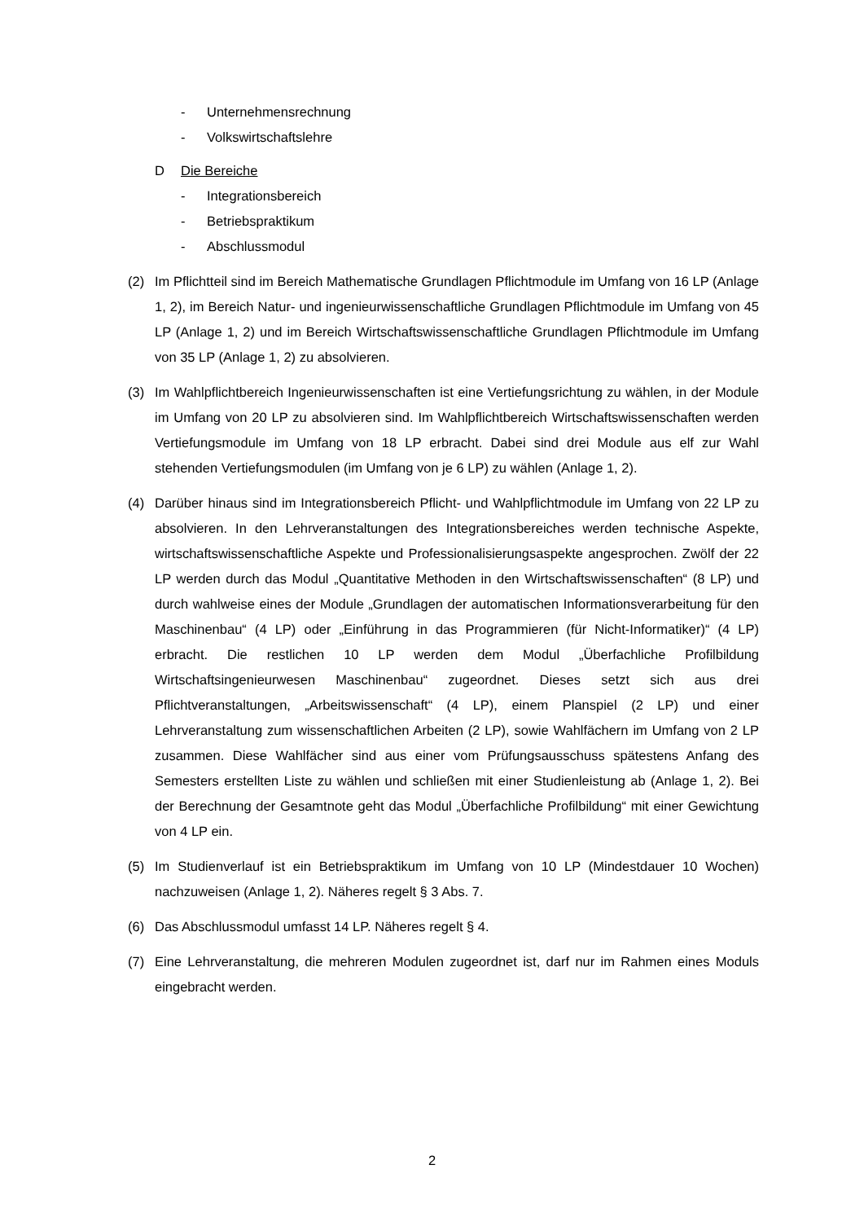- Unternehmensrechnung
- Volkswirtschaftslehre
D Die Bereiche
- Integrationsbereich
- Betriebspraktikum
- Abschlussmodul
(2) Im Pflichtteil sind im Bereich Mathematische Grundlagen Pflichtmodule im Umfang von 16 LP (Anlage 1, 2), im Bereich Natur- und ingenieurwissenschaftliche Grundlagen Pflichtmodule im Umfang von 45 LP (Anlage 1, 2) und im Bereich Wirtschaftswissenschaftliche Grundlagen Pflichtmodule im Umfang von 35 LP (Anlage 1, 2) zu absolvieren.
(3) Im Wahlpflichtbereich Ingenieurwissenschaften ist eine Vertiefungsrichtung zu wählen, in der Module im Umfang von 20 LP zu absolvieren sind. Im Wahlpflichtbereich Wirtschaftswissenschaften werden Vertiefungsmodule im Umfang von 18 LP erbracht. Dabei sind drei Module aus elf zur Wahl stehenden Vertiefungsmodulen (im Umfang von je 6 LP) zu wählen (Anlage 1, 2).
(4) Darüber hinaus sind im Integrationsbereich Pflicht- und Wahlpflichtmodule im Umfang von 22 LP zu absolvieren. In den Lehrveranstaltungen des Integrationsbereiches werden technische Aspekte, wirtschaftswissenschaftliche Aspekte und Professionalisierungsaspekte angesprochen. Zwölf der 22 LP werden durch das Modul „Quantitative Methoden in den Wirtschaftswissenschaften“ (8 LP) und durch wahlweise eines der Module „Grundlagen der automatischen Informationsverarbeitung für den Maschinenbau“ (4 LP) oder „Einführung in das Programmieren (für Nicht-Informatiker)“ (4 LP) erbracht. Die restlichen 10 LP werden dem Modul „Überfachliche Profilbildung Wirtschaftsingenieurwesen Maschinenbau“ zugeordnet. Dieses setzt sich aus drei Pflichtveranstaltungen, „Arbeitswissenschaft“ (4 LP), einem Planspiel (2 LP) und einer Lehrveranstaltung zum wissenschaftlichen Arbeiten (2 LP), sowie Wahlfächern im Umfang von 2 LP zusammen. Diese Wahlfächer sind aus einer vom Prüfungsausschuss spätestens Anfang des Semesters erstellten Liste zu wählen und schließen mit einer Studienleistung ab (Anlage 1, 2). Bei der Berechnung der Gesamtnote geht das Modul „Überfachliche Profilbildung“ mit einer Gewichtung von 4 LP ein.
(5) Im Studienverlauf ist ein Betriebspraktikum im Umfang von 10 LP (Mindestdauer 10 Wochen) nachzuweisen (Anlage 1, 2). Näheres regelt § 3 Abs. 7.
(6) Das Abschlussmodul umfasst 14 LP. Näheres regelt § 4.
(7) Eine Lehrveranstaltung, die mehreren Modulen zugeordnet ist, darf nur im Rahmen eines Moduls eingebracht werden.
2